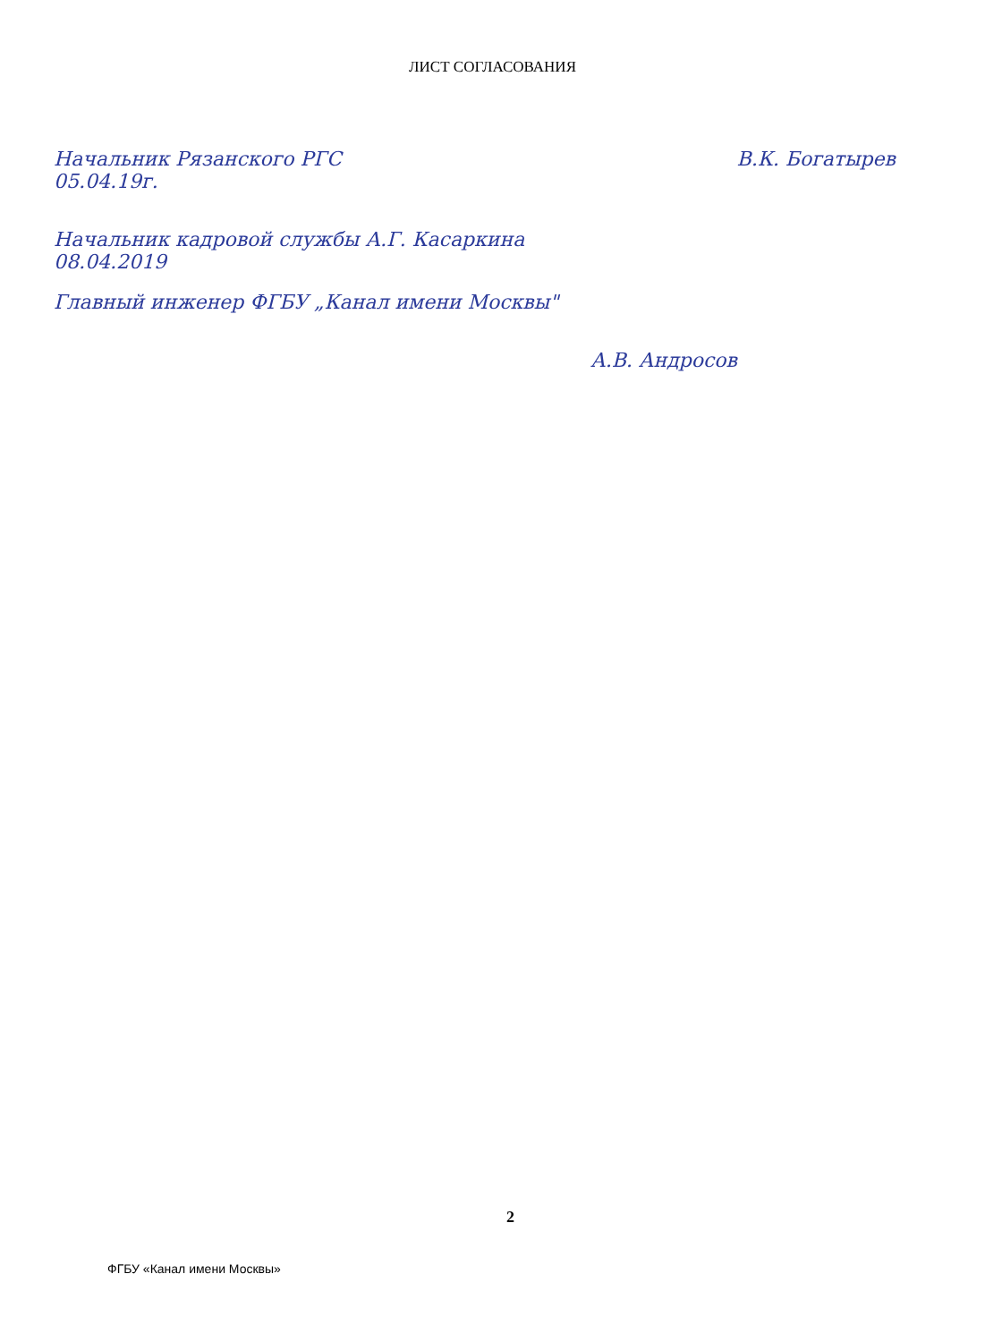ЛИСТ СОГЛАСОВАНИЯ
Начальник Рязанского РГС В.К. Богатырев
05.04.19г.
Начальник кадровой службы А.Г. Касаркина
08.04.2019
Главный инженер ФГБУ „Канал имени Москвы"
А.В. Андросов
2
ФГБУ «Канал имени Москвы»